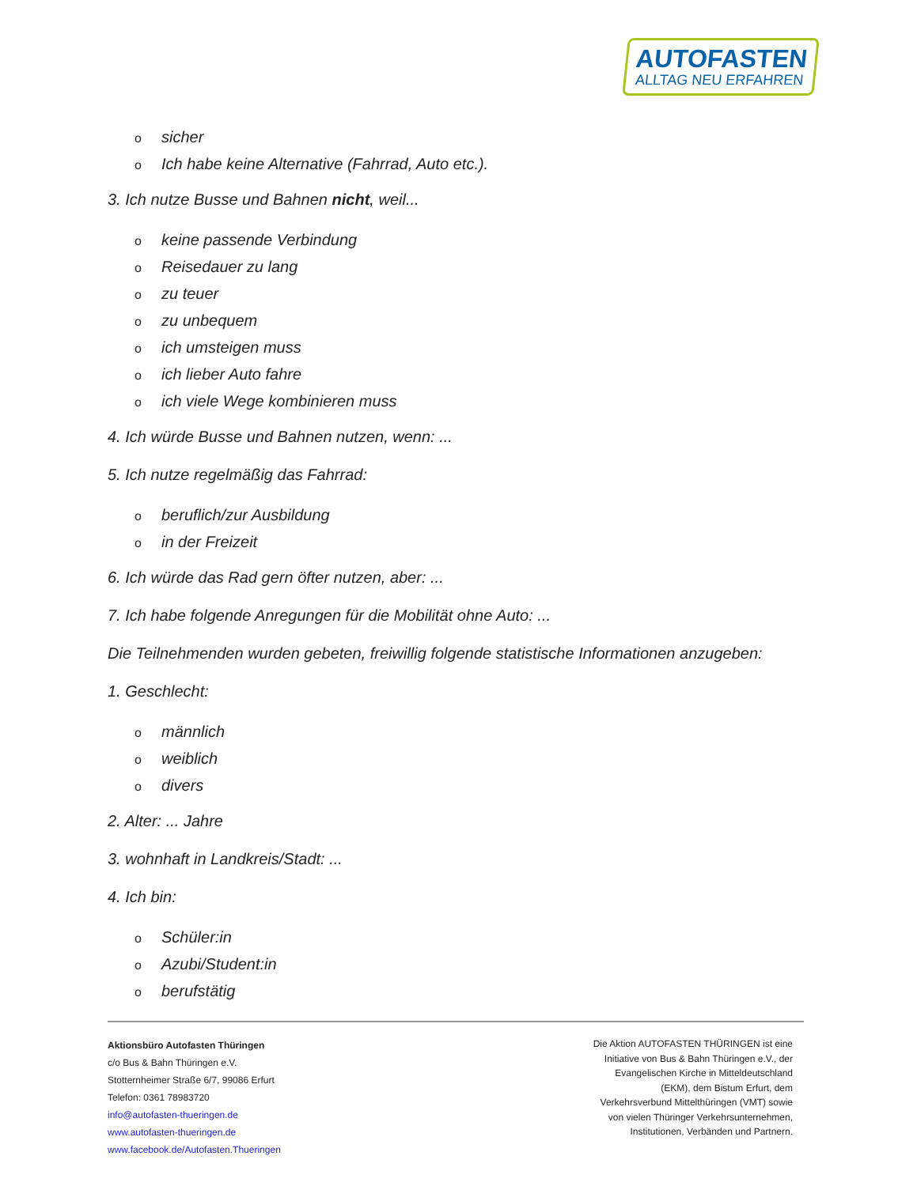AUTOFASTEN
ALLTAG NEU ERFAHREN
osicher
o Ich habe keine Alternative (Fahrrad, Auto etc.).
3. Ich nutze Busse und Bahnen nicht, weil...
okeine passende Verbindung
o Reisedauer zu lang
ozu teuer
ozu unbequem
oich umsteigen muss
oich lieber Auto fahre
oich viele Wege kombinieren muss
4. Ich würde Busse und Bahnen nutzen, wenn: ...
5. Ich nutze regelmäßig das Fahrrad:
oberuflich/zur Ausbildung
oin der Freizeit
6. Ich würde das Rad gern öfter nutzen, aber: ...
7. Ich habe folgende Anregungen für die Mobilität ohne Auto: ...
Die Teilnehmenden wurden gebeten, freiwillig folgende statistische Informationen anzugeben:
1. Geschlecht:
omännlich
oweiblich
odivers
2. Alter: ... Jahre
3. wohnhaft in Landkreis/Stadt: ...
4. Ich bin:
o Schüler:in
o Azubi/Student:in
oberufstätig
Aktionsbüro Autofasten Thüringen
c/o Bus & Bahn Thüringen e.V.
Stotternheimer Straße 6/7, 99086 Erfurt
Telefon: 0361 78983720
info@autofasten-thueringen.de
www.autofasten-thueringen.de
www.facebook.de/Autofasten.Thueringen
Die Aktion AUTOFASTEN THÜRINGEN ist eine Initiative von Bus & Bahn Thüringen e.V., der Evangelischen Kirche in Mitteldeutschland (EKM), dem Bistum Erfurt, dem Verkehrsverbund Mittelthüringen (VMT) sowie von vielen Thüringer Verkehrsunternehmen, Institutionen, Verbänden und Partnern.